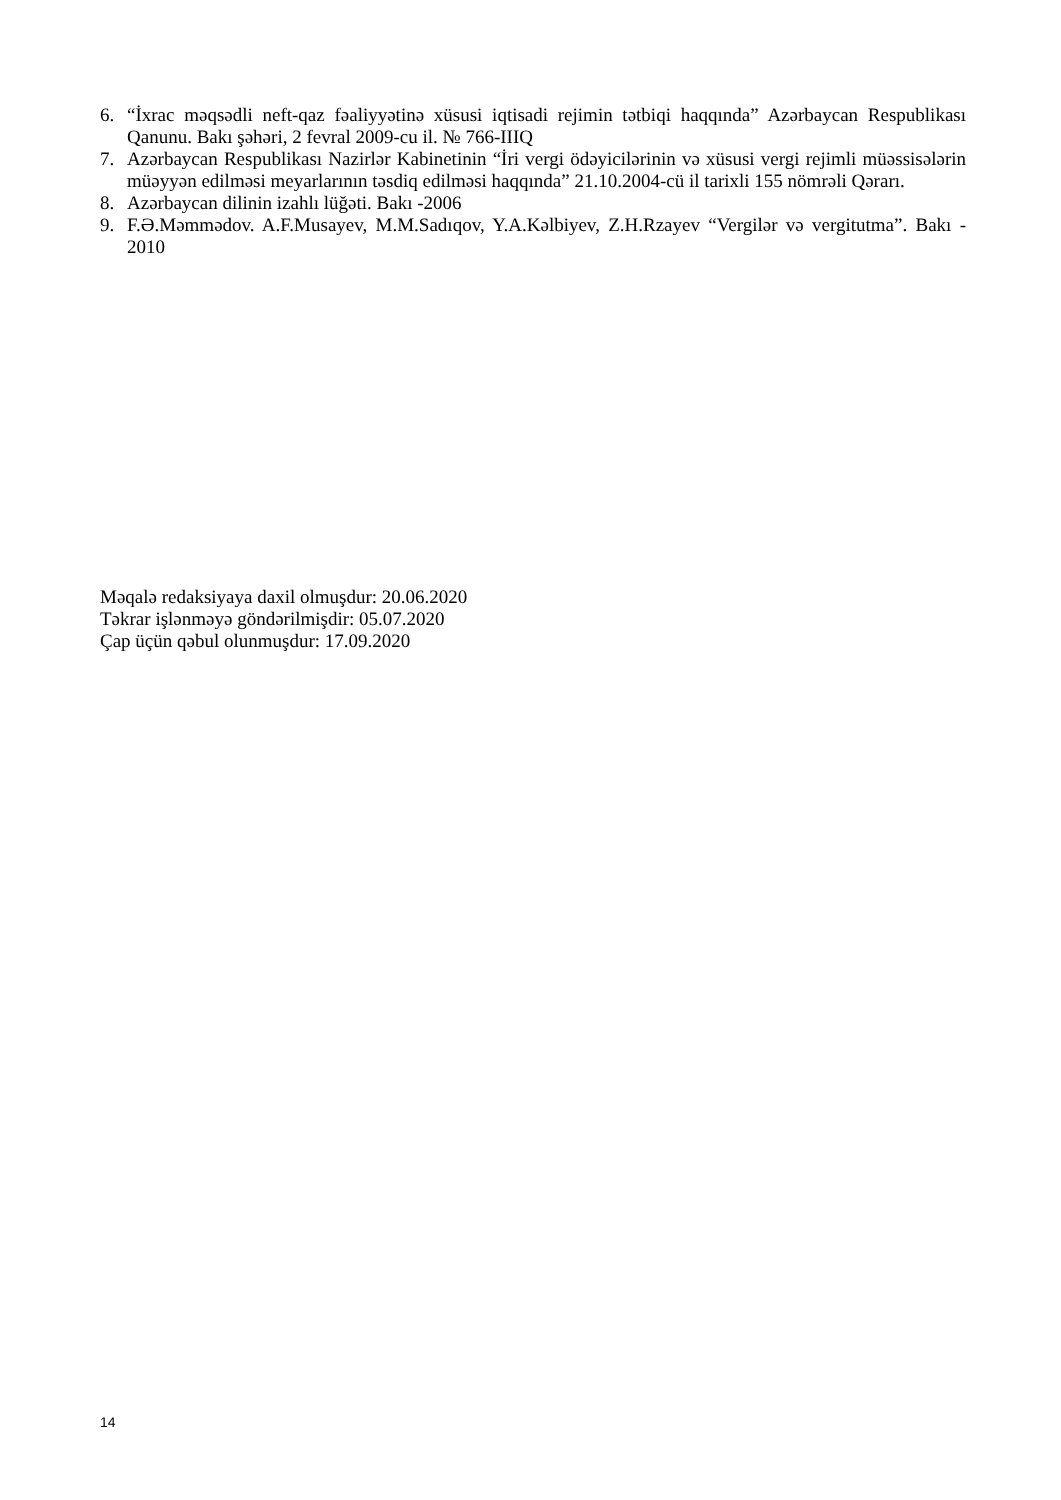6. “İxrac məqsədli neft-qaz fəaliyyətinə xüsusi iqtisadi rejimin tətbiqi haqqında” Azərbaycan Respublikası Qanunu. Bakı şəhəri, 2 fevral 2009-cu il. № 766-IIIQ
7. Azərbaycan Respublikası Nazirlər Kabinetinin “İri vergi ödəyicilərinin və xüsusi vergi rejimli müəssisələrin müəyyən edilməsi meyarlarının təsdiq edilməsi haqqında” 21.10.2004-cü il tarixli 155 nömrəli Qərarı.
8. Azərbaycan dilinin izahlı lüğəti. Bakı -2006
9. F.Ə.Məmmədov. A.F.Musayev, M.M.Sadıqov, Y.A.Kəlbiyev, Z.H.Rzayev “Vergilər və vergitutma”. Bakı - 2010
Məqalə redaksiyaya daxil olmuşdur: 20.06.2020
Təkrar işlənməyə göndərilmişdir: 05.07.2020
Çap üçün qəbul olunmuşdur: 17.09.2020
14